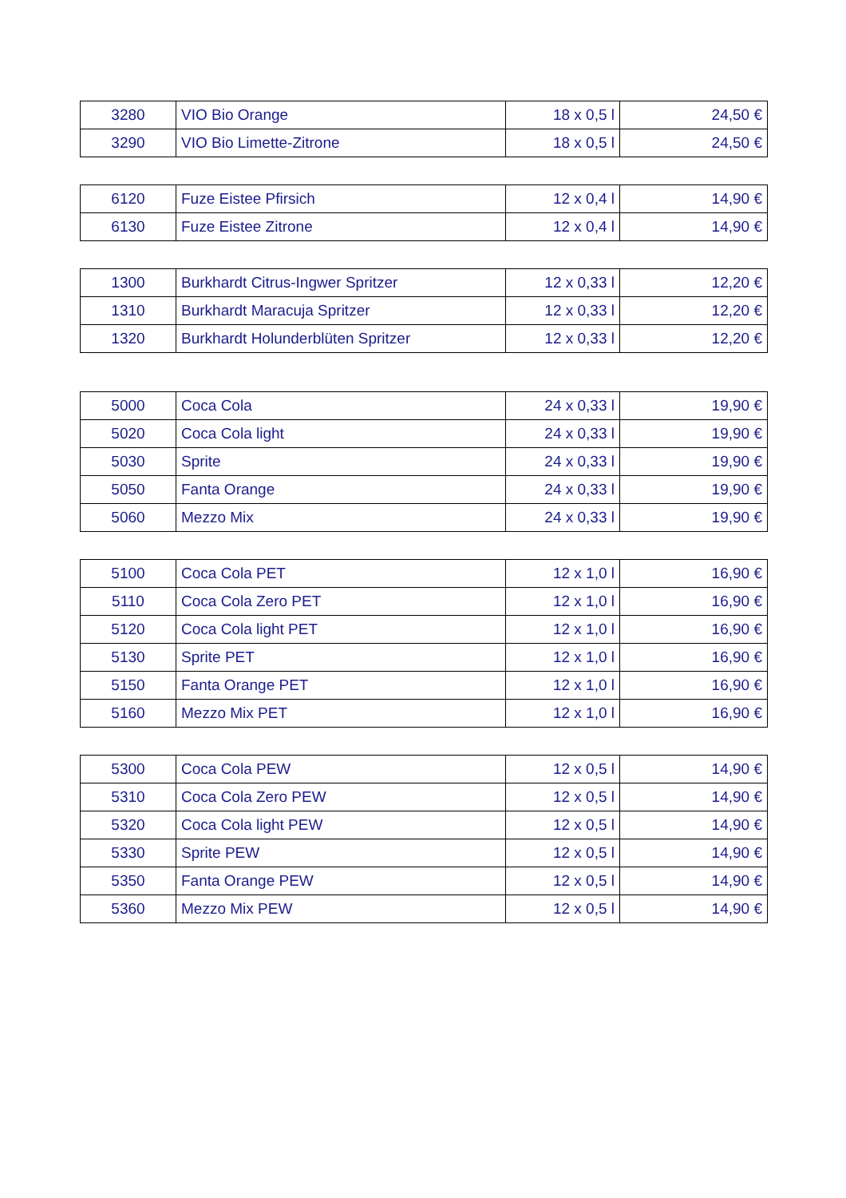| 3280 | VIO Bio Orange | 18 x 0,5 l | 24,50 € |
| 3290 | VIO Bio Limette-Zitrone | 18 x 0,5 l | 24,50 € |
| 6120 | Fuze Eistee Pfirsich | 12 x 0,4 l | 14,90 € |
| 6130 | Fuze Eistee Zitrone | 12 x 0,4 l | 14,90 € |
| 1300 | Burkhardt Citrus-Ingwer Spritzer | 12 x 0,33 l | 12,20 € |
| 1310 | Burkhardt Maracuja Spritzer | 12 x 0,33 l | 12,20 € |
| 1320 | Burkhardt Holunderblüten Spritzer | 12 x 0,33 l | 12,20 € |
| 5000 | Coca Cola | 24 x 0,33 l | 19,90 € |
| 5020 | Coca Cola light | 24 x 0,33 l | 19,90 € |
| 5030 | Sprite | 24 x 0,33 l | 19,90 € |
| 5050 | Fanta Orange | 24 x 0,33 l | 19,90 € |
| 5060 | Mezzo Mix | 24 x 0,33 l | 19,90 € |
| 5100 | Coca Cola PET | 12 x 1,0 l | 16,90 € |
| 5110 | Coca Cola Zero PET | 12 x 1,0 l | 16,90 € |
| 5120 | Coca Cola light PET | 12 x 1,0 l | 16,90 € |
| 5130 | Sprite PET | 12 x 1,0 l | 16,90 € |
| 5150 | Fanta Orange PET | 12 x 1,0 l | 16,90 € |
| 5160 | Mezzo Mix PET | 12 x 1,0 l | 16,90 € |
| 5300 | Coca Cola PEW | 12 x 0,5 l | 14,90 € |
| 5310 | Coca Cola Zero PEW | 12 x 0,5 l | 14,90 € |
| 5320 | Coca Cola light PEW | 12 x 0,5 l | 14,90 € |
| 5330 | Sprite PEW | 12 x 0,5 l | 14,90 € |
| 5350 | Fanta Orange PEW | 12 x 0,5 l | 14,90 € |
| 5360 | Mezzo Mix PEW | 12 x 0,5 l | 14,90 € |